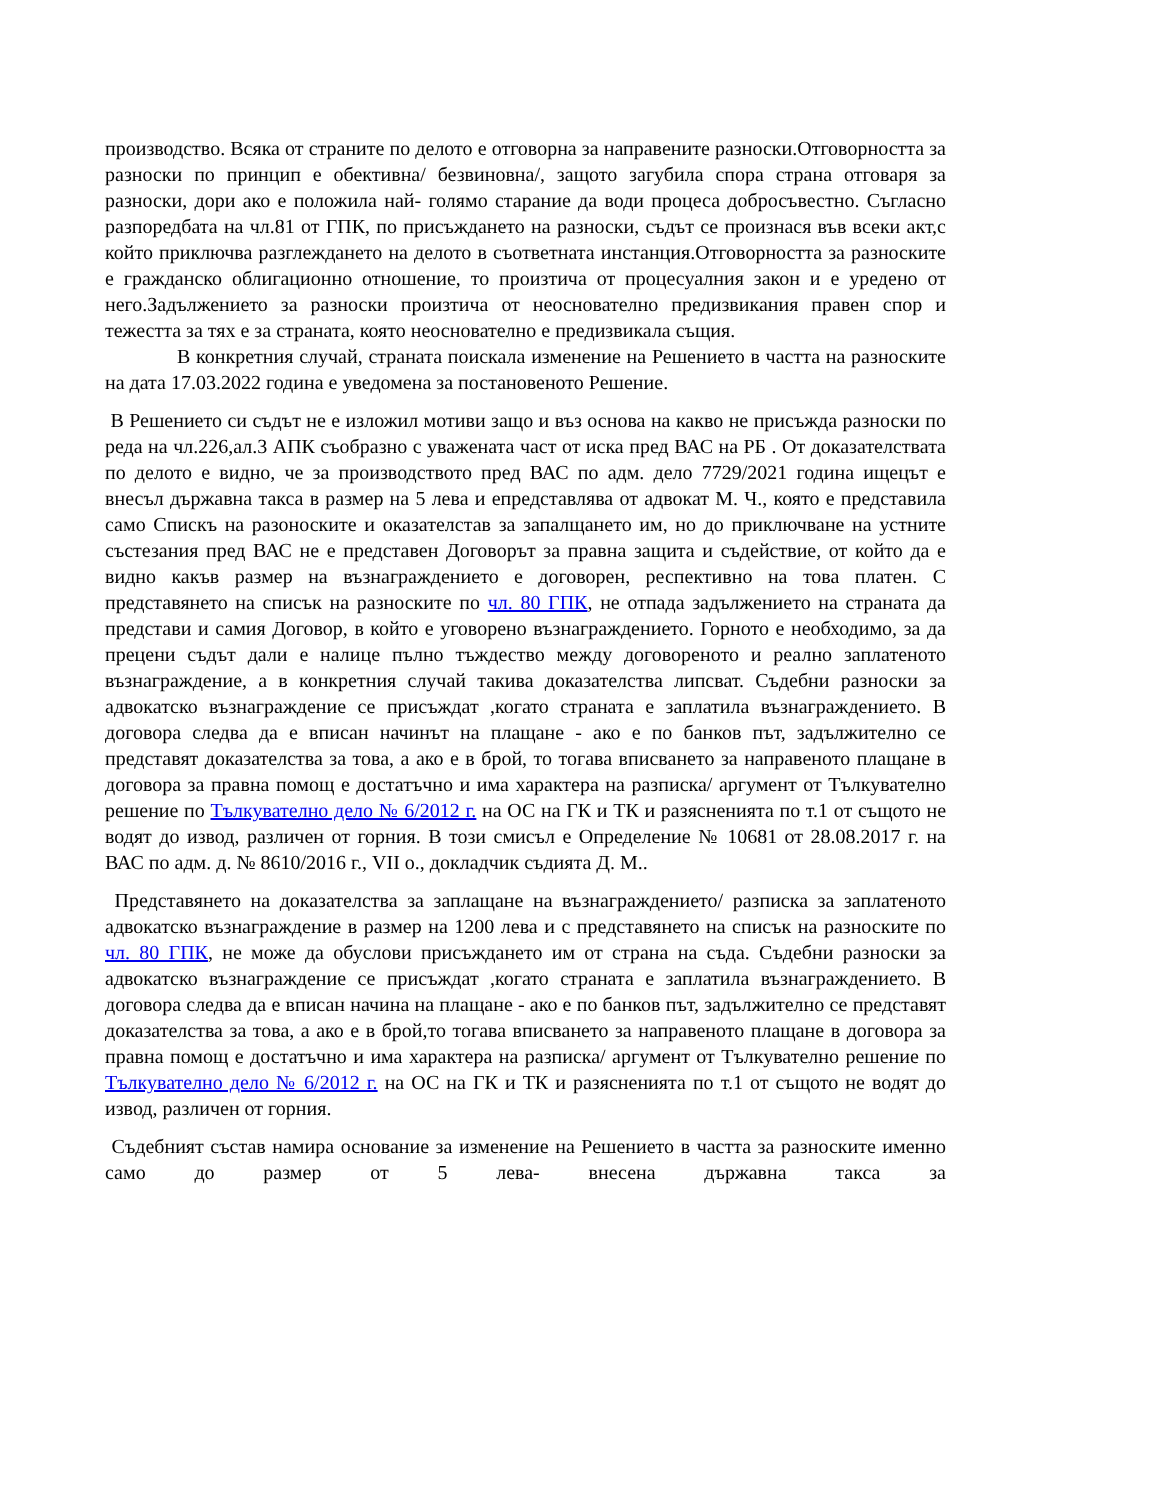производство. Всяка от страните по делото е отговорна за направените разноски.Отговорността за разноски по принцип е обективна/ безвиновна/, защото загубила спора страна отговаря за разноски, дори ако е положила най- голямо старание да води процеса добросъвестно. Съгласно разпоредбата на чл.81 от ГПК, по присъждането на разноски, съдът се произнася във всеки акт,с който приключва разглеждането на делото в съответната инстанция.Отговорността за разноските е гражданско облигационно отношение, то произтича от процесуалния закон и е уредено от него.Задължението за разноски произтича от неоснователно предизвикания правен спор и тежестта за тях е за страната, която неоснователно е предизвикала същия.
В конкретния случай, страната поискала изменение на Решението в частта на разноските на дата 17.03.2022 година е уведомена за постановеното Решение.
В Решението си съдът не е изложил мотиви защо и въз основа на какво не присъжда разноски по реда на чл.226,ал.3 АПК съобразно с уважената част от иска пред ВАС на РБ . От доказателствата по делото е видно, че за производството пред ВАС по адм. дело 7729/2021 година ищецът е внесъл държавна такса в размер на 5 лева и епредставлява от адвокат М. Ч., която е представила само Спискъ на разоноските и оказателстав за запалщането им, но до приключване на устните състезания пред ВАС не е представен Договорът за правна защита и съдействие, от който да е видно какъв размер на възнаграждението е договорен, респективно на това платен. С представянето на списък на разноските по чл. 80 ГПК, не отпада задължението на страната да представи и самия Договор, в който е уговорено възнаграждението. Горното е необходимо, за да прецени съдът дали е налице пълно тъждество между договореното и реално заплатеното възнаграждение, а в конкретния случай такива доказателства липсват. Съдебни разноски за адвокатско възнаграждение се присъждат ,когато страната е заплатила възнаграждението. В договора следва да е вписан начинът на плащане - ако е по банков път, задължително се представят доказателства за това, а ако е в брой, то тогава вписването за направеното плащане в договора за правна помощ е достатъчно и има характера на разписка/ аргумент от Тълкувателно решение по Тълкувателно дело № 6/2012 г. на ОС на ГК и ТК и разясненията по т.1 от същото не водят до извод, различен от горния. В този смисъл е Определение № 10681 от 28.08.2017 г. на ВАС по адм. д. № 8610/2016 г., VII о., докладчик съдията Д. М..
Представянето на доказателства за заплащане на възнаграждението/ разписка за заплатеното адвокатско възнаграждение в размер на 1200 лева и с представянето на списък на разноските по чл. 80 ГПК, не може да обуслови присъждането им от страна на съда. Съдебни разноски за адвокатско възнаграждение се присъждат ,когато страната е заплатила възнаграждението. В договора следва да е вписан начина на плащане - ако е по банков път, задължително се представят доказателства за това, а ако е в брой,то тогава вписването за направеното плащане в договора за правна помощ е достатъчно и има характера на разписка/ аргумент от Тълкувателно решение по Тълкувателно дело № 6/2012 г. на ОС на ГК и ТК и разясненията по т.1 от същото не водят до извод, различен от горния.
Съдебният състав намира основание за изменение на Решението в частта за разноските именно само до размер от 5 лева- внесена държавна такса за